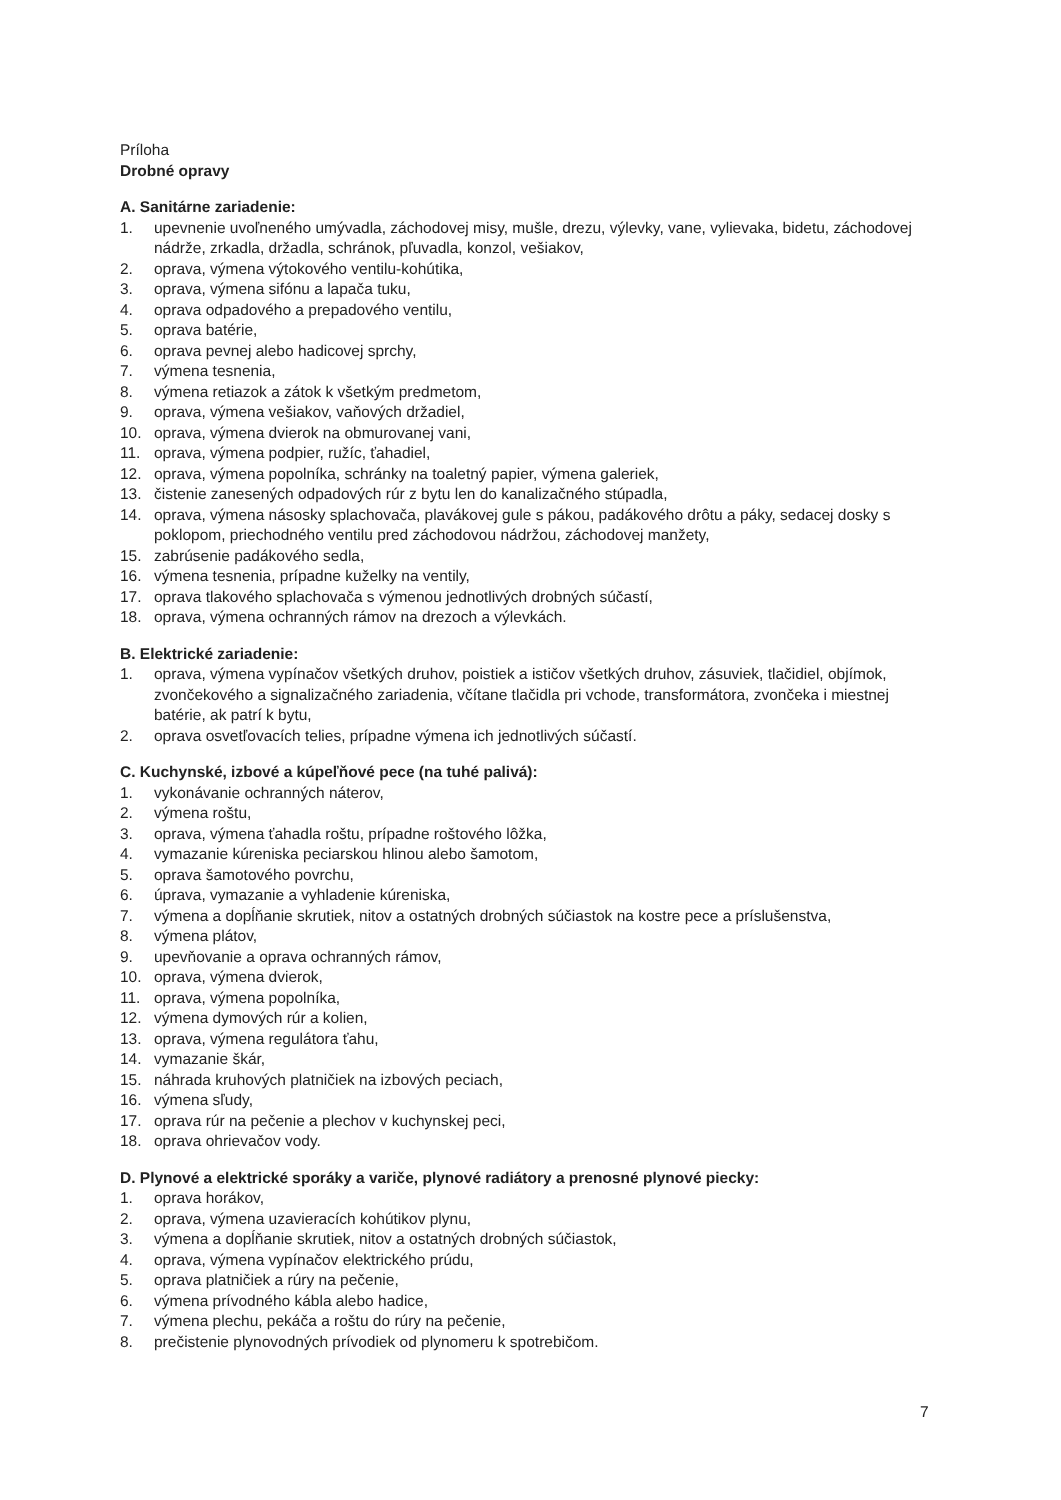Príloha
Drobné opravy
A. Sanitárne zariadenie:
1. upevnenie uvoľneného umývadla, záchodovej misy, mušle, drezu, výlevky, vane, vylievaka, bidetu, záchodovej nádrže, zrkadla, držadla, schránok, pľuvadla, konzol, vešiakov,
2. oprava, výmena výtokového ventilu-kohútika,
3. oprava, výmena sifónu a lapača tuku,
4. oprava odpadového a prepadového ventilu,
5. oprava batérie,
6. oprava pevnej alebo hadicovej sprchy,
7. výmena tesnenia,
8. výmena retiazok a zátok k všetkým predmetom,
9. oprava, výmena vešiakov, vaňových držadiel,
10. oprava, výmena dvierok na obmurovanej vani,
11. oprava, výmena podpier, ružíc, ťahadiel,
12. oprava, výmena popolníka, schránky na toaletný papier, výmena galeriek,
13. čistenie zanesených odpadových rúr z bytu len do kanalizačného stúpadla,
14. oprava, výmena násosky splachovača, plavákovej gule s pákou, padákového drôtu a páky, sedacej dosky s poklopom, priechodného ventilu pred záchodovou nádržou, záchodovej manžety,
15. zabrúsenie padákového sedla,
16. výmena tesnenia, prípadne kuželky na ventily,
17. oprava tlakového splachovača s výmenou jednotlivých drobných súčastí,
18. oprava, výmena ochranných rámov na drezoch a výlevkách.
B. Elektrické zariadenie:
1. oprava, výmena vypínačov všetkých druhov, poistiek a ističov všetkých druhov, zásuviek, tlačidiel, objímok, zvončekového a signalizačného zariadenia, včítane tlačidla pri vchode, transformátora, zvončeka i miestnej batérie, ak patrí k bytu,
2. oprava osvetľovacích telies, prípadne výmena ich jednotlivých súčastí.
C. Kuchynské, izbové a kúpeľňové pece (na tuhé palivá):
1. vykonávanie ochranných náterov,
2. výmena roštu,
3. oprava, výmena ťahadla roštu, prípadne roštového lôžka,
4. vymazanie kúreniska peciarskou hlinou alebo šamotom,
5. oprava šamotového povrchu,
6. úprava, vymazanie a vyhladenie kúreniska,
7. výmena a dopĺňanie skrutiek, nitov a ostatných drobných súčiastok na kostre pece a príslušenstva,
8. výmena plátov,
9. upevňovanie a oprava ochranných rámov,
10. oprava, výmena dvierok,
11. oprava, výmena popolníka,
12. výmena dymových rúr a kolien,
13. oprava, výmena regulátora ťahu,
14. vymazanie škár,
15. náhrada kruhových platničiek na izbových peciach,
16. výmena sľudy,
17. oprava rúr na pečenie a plechov v kuchynskej peci,
18. oprava ohrievačov vody.
D. Plynové a elektrické sporáky a variče, plynové radiátory a prenosné plynové piecky:
1. oprava horákov,
2. oprava, výmena uzavieracích kohútikov plynu,
3. výmena a dopĺňanie skrutiek, nitov a ostatných drobných súčiastok,
4. oprava, výmena vypínačov elektrického prúdu,
5. oprava platničiek a rúry na pečenie,
6. výmena prívodného kábla alebo hadice,
7. výmena plechu, pekáča a roštu do rúry na pečenie,
8. prečistenie plynovodných prívodiek od plynomeru k spotrebičom.
7